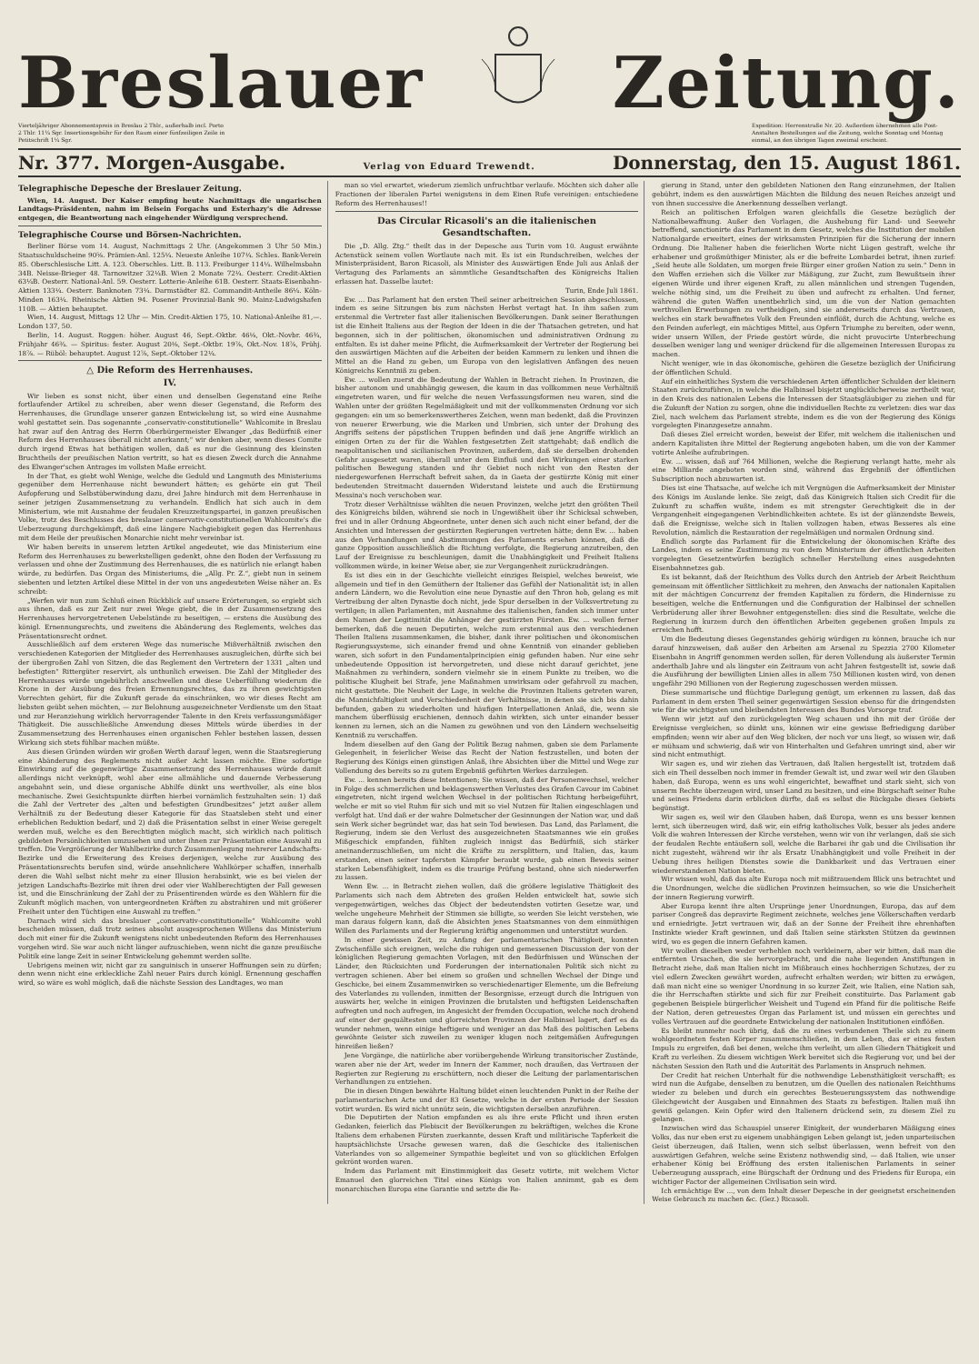Breslauer
Zeitung.
Vierteljähriger Abonnementspreis in Breslau 2 Thlr., außerhalb incl. Porto 2 Thlr. 11¼ Sgr. Insertionsgebühr für den Raum einer fünfzeiligen Zeile in Petitschrift 1¼ Sgr.
Expedition: Herrenstraße Nr. 20. Außerdem übernehmen alle Post-Anstalten Bestellungen auf die Zeitung, welche Sonntag und Montag einmal, an den übrigen Tagen zweimal erscheint.
Nr. 377. Morgen-Ausgabe. Verlag von Eduard Trewendt. Donnerstag, den 15. August 1861.
Telegraphische Depesche der Breslauer Zeitung.
Wien, 14. August. Der Kaiser empfing heute Nachmittags die ungarischen Landtags-Präsidenten, nahm im Beisein Forgachs und Esterhazy's die Adresse entgegen, die Beantwortung nach eingehender Würdigung versprechend.
Telegraphische Course und Börsen-Nachrichten.
Berliner Börse vom 14. August, Nachmittags 2 Uhr. (Angekommen 3 Uhr 50 Min.) Staatsschuldscheine 90⅝. Prämien-Anl. 125¼. Neueste Anleihe 107¼. Schles. Bank-Verein 85. Oberschlesische Litt. A. 123. Oberschles. Litt. B. 113. Freiburger 114¼. Wilhelmsbahn 34B. Neisse-Brieger 48. Tarnowitzer 32¼B. Wien 2 Monate 72¼. Oesterr. Credit-Aktien 63¼B. Oesterr. National-Anl. 59. Oesterr. Lotterie-Anleihe 61B. Oesterr. Staats-Eisenbahn-Aktien 133¼. Oesterr. Banknoten 73¼. Darmstädter 82. Commandit-Antheile 86¼. Köln-Minden 163¼. Rheinische Aktien 94. Posener Provinzial-Bank 90. Mainz-Ludwigshafen 110B. — Aktien behauptet.
Wien, 14. August, Mittags 12 Uhr — Min. Credit-Aktien 175, 10. National-Anleihe 81,—. London 137, 50.
Berlin, 14. August. Roggen: höher. August 46, Sept.-Oktbr. 46⅛, Okt.-Novbr. 46¾, Frühjahr 46¾. — Spiritus: fester. August 20⅛, Sept.-Oktbr. 19⅞, Okt.-Nov. 18⅞, Frühj. 18⅞. — Rüböl: behauptet. August 12⅞, Sept.-Oktober 12¼.
△ Die Reform des Herrenhauses.
IV.
Wir lieben es sonst nicht, über einen und denselben Gegenstand eine Reihe fortlaufender Artikel zu schreiben, aber wenn dieser Gegenstand, die Reform des Herrenhauses, die Grundlage unserer ganzen Entwickelung ist, so wird eine Ausnahme wohl gestattet sein. Das sogenannte „conservativ-constitutionelle“ Wahlcomite in Breslau hat zwar auf den Antrag des Herrn Oberbürgermeister Elwanger „das Bedürfniß einer Reform des Herrenhauses überall nicht anerkannt;“ wir denken aber, wenn dieses Comite durch irgend Etwas hat bethätigen wollen, daß es nur die Gesinnung des kleinsten Bruchtheils der preußischen Nation vertritt, so hat es diesen Zweck durch die Annahme des Elwanger'schen Antrages im vollsten Maße erreicht.
In der That, es giebt wohl Wenige, welche die Geduld und Langmuth des Ministeriums gegenüber dem Herrenhause nicht bewundert hätten; es gehörte ein gut Theil Aufopferung und Selbstüberwindung dazu, drei Jahre hindurch mit dem Herrenhause in seiner jetzigen Zusammensetzung zu verhandeln. Endlich hat sich auch in dem Ministerium, wie mit Ausnahme der feudalen Kreuzzeitungspartei, in ganzen preußischen Volke, trotz des Beschlusses des breslauer conservativ-constitutionellen Wahlcomite's die Ueberzeugung durchgekämpft, daß eine längere Nachgiebigkeit gegen das Herrenhaus mit dem Heile der preußischen Monarchie nicht mehr vereinbar ist.
Wir haben bereits in unserem letzten Artikel angedeutet, wie das Ministerium eine Reform des Herrenhauses zu bewerkstelligen gedenkt, ohne den Boden der Verfassung zu verlassen und ohne der Zustimmung des Herrenhauses, die es natürlich nie erlangt haben würde, zu bedürfen. Das Organ des Ministeriums, die „Allg. Pr. Z.“, giebt nun in seinem siebenten und letzten Artikel diese Mittel in der von uns angedeuteten Weise näher an. Es schreibt:
„Werfen wir nun zum Schluß einen Rückblick auf unsere Erörterungen, so ergiebt sich aus ihnen, daß es zur Zeit nur zwei Wege giebt, die in der Zusammensetzung des Herrenhauses hervorgetretenen Uebelstände zu beseitigen, — erstens die Ausübung des königl. Ernennungsrechts, und zweitens die Abänderung des Reglements, welches das Präsentationsrecht ordnet.
Ausschließlich auf dem ersteren Wege das numerische Mißverhältniß zwischen den verschiedenen Kategorien der Mitglieder des Herrenhauses auszugleichen, dürfte sich bei der übergroßen Zahl von Sitzen, die das Reglement den Vertretern der 1331 „alten und befestigten“ Rittergüter reservirt, als unthunlich erweisen. Die Zahl der Mitglieder des Herrenhauses würde ungebührlich anschwellen und diese Ueberfüllung wiederum die Krone in der Ausübung des freien Ernennungsrechtes, das zu ihren gewichtigsten Vorrechten gehört, für die Zukunft gerade da einschränken, wo wir dieses Recht am liebsten geübt sehen möchten, — zur Belohnung ausgezeichneter Verdienste um den Staat und zur Heranziehung wirklich hervorragender Talente in den Kreis verfassungsmäßiger Thätigkeit. Die ausschließliche Anwendung dieses Mittels würde überdies in der Zusammensetzung des Herrenhauses einen organischen Fehler bestehen lassen, dessen Wirkung sich stets fühlbar machen müßte.
Aus diesen Gründen würden wir großen Werth darauf legen, wenn die Staatsregierung eine Abänderung des Reglements nicht außer Acht lassen möchte. Eine sofortige Einwirkung auf die gegenwärtige Zusammensetzung des Herrenhauses würde damit allerdings nicht verknüpft, wohl aber eine allmähliche und dauernde Verbesserung angebahnt sein, und diese organische Abhilfe dünkt uns werthvoller, als eine blos mechanische. Zwei Gesichtspunkte dürften hierbei vornämlich festzuhalten sein: 1) daß die Zahl der Vertreter des „alten und befestigten Grundbesitzes“ jetzt außer allem Verhältniß zu der Bedeutung dieser Kategorie für das Staatsleben steht und einer erheblichen Reduktion bedarf, und 2) daß die Präsentation selbst in einer Weise geregelt werden muß, welche es den Berechtigten möglich macht, sich wirklich nach politisch gebildeten Persönlichkeiten umzusehen und unter ihnen zur Präsentation eine Auswahl zu treffen. Die Vergrößerung der Wahlbezirke durch Zusammenlegung mehrerer Landschafts-Bezirke und die Erweiterung des Kreises derjenigen, welche zur Ausübung des Präsentationsrechts berufen sind, würde ansehnlichere Wahlkörper schaffen, innerhalb deren die Wahl selbst nicht mehr zu einer Illusion herabsinkt, wie es bei vielen der jetzigen Landschafts-Bezirke mit ihren drei oder vier Wahlberechtigten der Fall gewesen ist, und die Einschränkung der Zahl der zu Präsentirenden würde es den Wählern für die Zukunft möglich machen, von untergeordneten Kräften zu abstrahiren und mit größerer Freiheit unter den Tüchtigen eine Auswahl zu treffen.“
Darnach wird sich das breslauer „conservativ-constitutionelle“ Wahlcomite wohl bescheiden müssen, daß trotz seines absolut ausgesprochenen Willens das Ministerium doch mit einer für die Zukunft wenigstens nicht unbedeutenden Reform des Herrenhauses vorgehen wird. Sie war auch nicht länger aufzuschieben, wenn nicht die ganze preußische Politik eine lange Zeit in seiner Entwickelung gehemmt werden sollte.
Uebrigens meinen wir, nicht gar zu sanguinisch in unserer Hoffnungen sein zu dürfen; denn wenn nicht eine erkleckliche Zahl neuer Pairs durch königl. Ernennung geschaffen wird, so wäre es wohl möglich, daß die nächste Session des Landtages, wo man
man so viel erwartet, wiederum ziemlich unfruchtbar verlaufe. Möchten sich daher alle Fractionen der liberalen Partei wenigstens in dem Einen Rufe vereinigen: entschiedene Reform des Herrenhauses!!
Das Circular Ricasoli's an die italienischen Gesandtschaften.
Die „D. Allg. Ztg.“ theilt das in der Depesche aus Turin vom 10. August erwähnte Actenstück seinem vollen Wortlaute nach mit. Es ist ein Rundschreiben, welches der Ministerpräsident, Baron Ricasoli, als Minister des Auswärtigen Ende Juli aus Anlaß der Vertagung des Parlaments an sämmtliche Gesandtschaften des Königreichs Italien erlassen hat. Dasselbe lautet:
Turin, Ende Juli 1861.
Ew. ... Das Parlament hat den ersten Theil seiner arbeitreichen Session abgeschlossen, indem es seine Sitzungen bis zum nächsten Herbst vertagt hat. In ihm saßen zum erstenmal die Vertreter fast aller italienischen Bevölkerungen. Dank seiner Berathungen ist die Einheit Italiens aus der Region der Ideen in die der Thatsachen getreten, und hat begonnen, sich in der politischen, ökonomischen und administrativen Ordnung zu entfalten. Es ist daher meine Pflicht, die Aufmerksamkeit der Vertreter der Regierung bei den auswärtigen Mächten auf die Arbeiten der beiden Kammern zu lenken und ihnen die Mittel an die Hand zu geben, um Europa von den legislativen Anfängen des neuen Königreichs Kenntniß zu geben.
Ew. ... wollen zuerst die Bedeutung der Wahlen in Betracht ziehen. In Provinzen, die bisher autonom und unabhängig gewesen, die kaum in das vollkommen neue Verhältniß eingetreten waren, und für welche die neuen Verfassungsformen neu waren, sind die Wahlen unter der größten Regelmäßigkeit und mit der vollkommensten Ordnung vor sich gegangen: ein um so bemerkenswertheres Zeichen, wenn man bedenkt, daß die Provinzen von neuerer Erwerbung, wie die Marken und Umbrien, sich unter der Drohung des Angriffs seitens der päpstlichen Truppen befinden und daß jene Angriffe wirklich an einigen Orten zu der für die Wahlen festgesetzten Zeit stattgehabt; daß endlich die neapolitanischen und sicilianischen Provinzen, außerdem, daß sie derselben drohenden Gefahr ausgesetzt waren, überall unter dem Einfluß und den Wirkungen einer starken politischen Bewegung standen und ihr Gebiet noch nicht von den Resten der niedergeworfenen Herrschaft befreit sahen, da in Gaeta der gestürzte König mit einer bedeutenden Streitmacht dauernden Widerstand leistete und auch die Erstürmung Messina's noch verschoben war.
Trotz dieser Verhältnisse wählten die neuen Provinzen, welche jetzt den größten Theil des Königreichs bilden, während sie noch in Ungewißheit über ihr Schicksal schweben, frei und in aller Ordnung Abgeordnete, unter denen sich auch nicht einer befand, der die Ansichten und Interessen der gestürzten Regierungen vertreten hätte; denn Ew. ... haben aus den Verhandlungen und Abstimmungen des Parlaments ersehen können, daß die ganze Opposition ausschließlich die Richtung verfolgte, die Regierung anzutreiben, den Lauf der Ereignisse zu beschleunigen, damit die Unabhängigkeit und Freiheit Italiens vollkommen würde, in keiner Weise aber, sie zur Vergangenheit zurückzudrängen.
Es ist dies ein in der Geschichte vielleicht einziges Beispiel, welches beweist, wie allgemein und tief in den Gemüthern der Italiener das Gefühl der Nationalität ist; in allen andern Ländern, wo die Revolution eine neue Dynastie auf den Thron hob, gelang es mit Vertreibung der alten Dynastie doch nicht, jede Spur derselben in der Volksvertretung zu vertilgen; in allen Parlamenten, mit Ausnahme des italienischen, fanden sich immer unter dem Namen der Legitimität die Anhänger der gestürzten Fürsten. Ew. ... wollen ferner bemerken, daß die neuen Deputirten, welche zum erstenmal aus den verschiedenen Theilen Italiens zusammenkamen, die bisher, dank ihrer politischen und ökonomischen Regierungssysteme, sich einander fremd und ohne Kenntniß von einander geblieben waren, sich sofort in den Fundamentalprincipien einig gefunden haben. Nur eine sehr unbedeutende Opposition ist hervorgetreten, und diese nicht darauf gerichtet, jene Maßnahmen zu verhindern, sondern vielmehr sie in einem Punkte zu treiben, wo die politische Klugheit bei Strafe, jene Maßnahmen unwirksam oder gefahrvoll zu machen, nicht gestattete. Die Neuheit der Lage, in welche die Provinzen Italiens getreten waren, die Mannichfaltigkeit und Verschiedenheit der Verhältnisse, in denen sie sich bis dahin befunden, gaben zu wiederholten und häufigen Interpellationen Anlaß, die, wenn sie manchem überflüssig erschienen, dennoch dahin wirkten, sich unter einander besser kennen zu lernen, sich an die Namen zu gewöhnen und von den Ländern wechselseitig Kenntniß zu verschaffen.
Indem dieselben auf den Gang der Politik Bezug nahmen, gaben sie dem Parlamente Gelegenheit, in feierlicher Weise das Recht der Nation festzustellen, und boten der Regierung des Königs einen günstigen Anlaß, ihre Absichten über die Mittel und Wege zur Vollendung des bereits so zu gutem Ergebniß geführten Werkes darzulegen.
Ew. ... kennen bereits diese Intentionen; Sie wissen, daß der Personenwechsel, welcher in Folge des schmerzlichen und beklagenswerthen Verlustes des Grafen Cavour im Cabinet eingetreten, nicht irgend welchen Wechsel in der politischen Richtung herbeigeführt, welche er mit so viel Ruhm für sich und mit so viel Nutzen für Italien eingeschlagen und verfolgt hat. Und daß er der wahre Dolmetscher der Gesinnungen der Nation war, und daß sein Werk sicher begründet war, das hat sein Tod bewiesen. Das Land, das Parlament, die Regierung, indem sie den Verlust des ausgezeichneten Staatsmannes wie ein großes Mißgeschick empfanden, fühlten zugleich innigst das Bedürfniß, sich stärker aneinanderzuschließen, um nicht die Kräfte zu zersplittern, und Italien, das, kaum erstanden, einen seiner tapfersten Kämpfer beraubt wurde, gab einen Beweis seiner starken Lebensfähigkeit, indem es die traurige Prüfung bestand, ohne sich niederwerfen zu lassen.
Wenn Ew. ... in Betracht ziehen wollen, daß die größere legislative Thätigkeit des Parlaments sich nach dem Abtreten des großen Helden entwickelt hat, sowie sich vergegenwärtigen, welches das Object der bedeutendsten votirten Gesetze war, und welche ungeheure Mehrheit der Stimmen sie billigte, so werden Sie leicht verstehen, wie man daraus folgern kann, daß die Absichten jenes Staatsmannes von dem einmüthigen Willen des Parlaments und der Regierung kräftig angenommen und unterstützt wurden.
In einer gewissen Zeit, zu Anfang der parlamentarischen Thätigkeit, konnten Zwischenfälle sich ereignen, welche die ruhigen und gemessenen Discussion der von der königlichen Regierung gemachten Vorlagen, mit den Bedürfnissen und Wünschen der Länder, den Rücksichten und Forderungen der internationalen Politik sich nicht zu vertragen schienen. Aber bei einem so großen und schnellen Wechsel der Dinge und Geschicke, bei einem Zusammenwirken so verschiedenartiger Elemente, um die Befreiung des Vaterlandes zu vollenden, inmitten der Besorgnisse, erzeugt durch die Intriguen von auswärts her, welche in einigen Provinzen die brutalsten und heftigsten Leidenschaften aufregten und noch aufregen, im Angesicht der fremden Occupation, welche noch drohend auf einer der gequältesten und glorreichsten Provinzen der Halbinsel lagert, darf es da wunder nehmen, wenn einige heftigere und weniger an das Maß des politischen Lebens gewöhnte Geister sich zuweilen zu weniger klugen noch zeitgemäßen Aufregungen hinreißen ließen?
Jene Vorgänge, die natürliche aber vorübergehende Wirkung transitorischer Zustände, waren aber nie der Art, weder im Innern der Kammer, noch draußen, das Vertrauen der Regierten zur Regierung zu erschüttern, noch dieser die Leitung der parlamentarischen Verhandlungen zu entziehen.
Die in diesen Dingen bewährte Haltung bildet einen leuchtenden Punkt in der Reihe der parlamentarischen Acte und der 83 Gesetze, welche in der ersten Periode der Session votirt wurden. Es wird nicht unnütz sein, die wichtigsten derselben anzuführen.
Die Deputirten der Nation empfanden es als ihre erste Pflicht und ihren ersten Gedanken, feierlich das Plebiscit der Bevölkerungen zu bekräftigen, welches die Krone Italiens dem erhabenen Fürsten zuerkannte, dessen Kraft und militärische Tapferkeit die hauptsächlichste Ursache gewesen waren, daß die Geschicke des italienischen Vaterlandes von so allgemeiner Sympathie begleitet und von so glücklichen Erfolgen gekrönt worden waren.
Indem das Parlament mit Einstimmigkeit das Gesetz votirte, mit welchem Victor Emanuel den glorreichen Titel eines Königs von Italien annimmt, gab es dem monarchischen Europa eine Garantie und setzte die Re-
gierung in Stand, unter den gebildeten Nationen den Rang einzunehmen, der Italien gebührt, indem es den auswärtigen Mächten die Bildung des neuen Reiches anzeigt und von ihnen successive die Anerkennung desselben verlangt.
Reich an politischen Erfolgen waren gleichfalls die Gesetze bezüglich der Nationalbewaffnung. Außer den Vorlagen, die Aushebung für Land- und Seewehr betreffend, sanctionirte das Parlament in dem Gesetz, welches die Institution der mobilen Nationalgarde erweitert, eines der wirksamsten Prinzipien für die Sicherung der innern Ordnung. Die Italiener haben die feierlichen Worte nicht Lügen gestraft, welche ihr erhabener und großmüthiger Minister, als er die befreite Lombardei betrat, ihnen zurief: „Seid heute alle Soldaten, um morgen freie Bürger einer großen Nation zu sein.“ Denn in den Waffen erziehen sich die Völker zur Mäßigung, zur Zucht, zum Bewußtsein ihrer eigenen Würde und ihrer eigenen Kraft, zu allen männlichen und strengen Tugenden, welche nöthig sind, um die Freiheit zu üben und aufrecht zu erhalten. Und ferner, während die guten Waffen unentbehrlich sind, um die von der Nation gemachten werthvollen Erwerbungen zu vertheidigen, sind sie andererseits durch das Vertrauen, welches ein stark bewaffnetes Volk den Freunden einflößt, durch die Achtung, welche es den Feinden auferlegt, ein mächtiges Mittel, aus Opfern Triumphe zu bereiten, oder wenn, wider unsern Willen, der Friede gestört würde, die nicht provocirte Unterbrechung desselben weniger lang und weniger drückend für die allgemeinen Interessen Europas zu machen.
Nicht weniger, wie in das ökonomische, gehören die Gesetze bezüglich der Unificirung der öffentlichen Schuld.
Auf ein einheitliches System die verschiedenen Arten öffentlicher Schulden der kleinern Staaten zurückzuführen, in welche die Halbinsel bisjetzt unglücklicherweise zertheilt war, in den Kreis des nationalen Lebens die Interessen der Staatsgläubiger zu ziehen und für die Zukunft der Nation zu sorgen, ohne die individuellen Rechte zu verletzen: dies war das Ziel, nach welchem das Parlament strebte, indem es die von der Regierung des Königs vorgelegten Finanzgesetze annahm.
Daß dieses Ziel erreicht worden, beweist der Eifer, mit welchem die italienischen und andern Kapitalisten ihre Mittel der Regierung angeboten haben, um die von der Kammer votirte Anleihe aufzubringen.
Ew. ... wissen, daß auf 764 Millionen, welche die Regierung verlangt hatte, mehr als eine Milliarde angeboten worden sind, während das Ergebniß der öffentlichen Subscription noch abzuwarten ist.
Dies ist eine Thatsache, auf welche ich mit Vergnügen die Aufmerksamkeit der Minister des Königs im Auslande lenke. Sie zeigt, daß das Königreich Italien sich Credit für die Zukunft zu schaffen wußte, indem es mit strengster Gerechtigkeit die in der Vergangenheit eingegangenen Verbindlichkeiten achtete. Es ist der glänzendste Beweis, daß die Ereignisse, welche sich in Italien vollzogen haben, etwas Besseres als eine Revolution, nämlich die Restauration der regelmäßigen und normalen Ordnung sind.
Endlich sorgte das Parlament für die Entwickelung der ökonomischen Kräfte des Landes, indem es seine Zustimmung zu von dem Ministerium der öffentlichen Arbeiten vorgelegten Gesetzentwürfen bezüglich schneller Herstellung eines ausgedehnten Eisenbahnnetzes gab.
Es ist bekannt, daß der Reichthum des Volks durch den Antrieb der Arbeit Reichthum gemeinsam mit öffentlicher Sittlichkeit zu mehren, den Anwachs der nationalen Kapitalien mit der mächtigen Concurrenz der fremden Kapitalien zu fördern, die Hindernisse zu beseitigen, welche die Entfernungen und die Configuration der Halbinsel der schnellen Verbrüderung aller ihrer Bewohner entgegenstellen: dies sind die Resultate, welche die Regierung in kurzem durch den öffentlichen Arbeiten gegebenen großen Impuls zu erreichen hofft.
Um die Bedeutung dieses Gegenstandes gehörig würdigen zu können, brauche ich nur darauf hinzuweisen, daß außer den Arbeiten am Arsenal zu Spezzia 2700 Kilometer Eisenbahn in Angriff genommen werden sollen, für deren Vollendung als äußerster Termin anderthalb Jahre und als längster ein Zeitraum von acht Jahren festgestellt ist, sowie daß die Ausführung der bewilligten Linien alles in allem 750 Millionen kosten wird, von denen ungefähr 290 Millionen von der Regierung zugeschossen werden müssen.
Diese summarische und flüchtige Darlegung genügt, um erkennen zu lassen, daß das Parlament in dem ersten Theil seiner gegenwärtigen Session ebenso für die dringendsten wie für die wichtigsten und bleibendsten Interessen des Bundes Vorsorge traf.
Wenn wir jetzt auf den zurückgelegten Weg schauen und ihn mit der Größe der Ereignisse vergleichen, so dünkt uns, können wir eine gewisse Befriedigung darüber empfinden; wenn wir aber auf den Weg blicken, der noch vor uns liegt, so wissen wir, daß er mühsam und schwierig, daß wir von Hinterhalten und Gefahren umringt sind, aber wir sind nicht entmuthigt.
Wir sagen es, und wir ziehen das Vertrauen, daß Italien hergestellt ist, trotzdem daß sich ein Theil desselben noch immer in fremder Gewalt ist, und zwar weil wir den Glauben haben, daß Europa, wenn es uns wohl eingerichtet, bewaffnet und stark sieht, sich von unserm Rechte überzeugen wird, unser Land zu besitzen, und eine Bürgschaft seiner Ruhe und seines Friedens darin erblicken dürfte, daß es selbst die Rückgabe dieses Gebiets begünstigt.
Wir sagen es, weil wir den Glauben haben, daß Europa, wenn es uns besser kennen lernt, sich überzeugen wird, daß wir, ein eifrig katholisches Volk, besser als jedes andere Volk die wahren Interessen der Kirche verstehen, wenn wir von ihr verlangen, daß sie sich der feudalen Rechte entäußern soll, welche die Barbarei ihr gab und die Civilisation ihr nicht zugesteht, während wir ihr als Ersatz Unabhängigkeit und volle Freiheit in der Uebung ihres heiligen Dienstes sowie die Dankbarkeit und das Vertrauen einer wiedererstandenen Nation bieten.
Wir wissen wohl, daß das alte Europa noch mit mißtrauendem Blick uns betrachtet und die Unordnungen, welche die südlichen Provinzen heimsuchen, so wie die Unsicherheit der innern Regierung vorwirft.
Aber Europa kennt ihre alten Ursprünge jener Unordnungen, Europa, das auf dem pariser Congreß das depravirte Regiment zeichnete, welches jene Völkerschaften verdarb und erniedrigte. Jetzt vertrauen wir, daß an der Sonne der Freiheit ihre ehrenhaften Instinkte wieder Kraft gewinnen, und daß Italien seine stärksten Stützen da gewinnen wird, wo es gegen die innern Gefahren kamen.
Wir wollen dieselben weder verhehlen noch verkleinern, aber wir bitten, daß man die entfernten Ursachen, die sie hervorgebracht, und die nahe liegenden Anstiftungen in Betracht ziehe, daß man Italien nicht im Mißbrauch eines hochherzigen Schutzes, der zu viel edlern Zwecken gewährt worden, aufrecht erhalten werden; wir bitten zu erwägen, daß man nicht eine so weniger Unordnung in so kurzer Zeit, wie Italien, eine Nation sah, die ihr Herrschaften stärkte und sich für zur Freiheit constituirte. Das Parlament gab gegebenen Beispiele bürgerlicher Weisheit und Tugend ein Pfand für die politische Reife der Nation, deren getreuestes Organ das Parlament ist, und müssen ein gerechtes und volles Vertrauen auf die geordnete Entwickelung der nationalen Institutionen einflößen.
Es bleibt nunmehr noch übrig, daß die zu eines verbundenen Theile sich zu einem wohlgeordneten festen Körper zusammenschließen, in dem Leben, das er eines festen Impuls zu ergreifen, daß bei denen, welche ihm verleiht, um allen Gliedern Thätigkeit und Kraft zu verleihen. Zu diesem wichtigen Werk bereitet sich die Regierung vor, und bei der nächsten Session den Rath und die Autorität des Parlaments in Anspruch nehmen.
Der Credit hat reichen Unterhalt für die nothwendige Lebensthätigkeit verschafft; es wird nun die Aufgabe, denselben zu benutzen, um die Quellen des nationalen Reichthums wieder zu beleben und durch ein gerechtes Besteuerungssystem das nothwendige Gleichgewicht der Ausgaben und Einnahmen des Staats zu befestigen. Italien muß ihn gewiß gelangen. Kein Opfer wird den Italienern drückend sein, zu diesem Ziel zu gelangen.
Inzwischen wird das Schauspiel unserer Einigkeit, der wunderbaren Mäßigung eines Volks, das nur eben erst zu eigenem unabhängigen Leben gelangt ist, jeden unparteiischen Geist überzeugen, daß Italien, wenn sich selbst überlassen, wenn befreit von den auswärtigen Gefahren, welche seine Existenz nothwendig sind, — daß Italien, wie unser erhabener König bei Eröffnung des ersten italienischen Parlaments in seiner Ueberzeugung aussprach, eine Bürgschaft der Ordnung und des Friedens für Europa, ein wichtiger Factor der allgemeinen Civilisation sein wird.
Ich ermächtige Ew ..., von dem Inhalt dieser Depesche in der geeignetst erscheinenden Weise Gebrauch zu machen &c. (Gez.) Ricasoli.